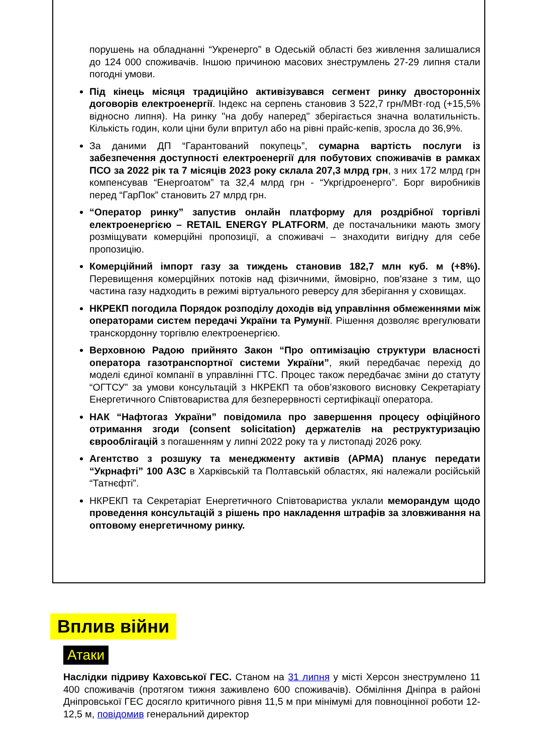порушень на обладнанні “Укренерго” в Одеській області без живлення залишалися до 124 000 споживачів. Іншою причиною масових знеструмлень 27-29 липня стали погодні умови.
Під кінець місяця традиційно активізувався сегмент ринку двосторонніх договорів електроенергії. Індекс на серпень становив 3 522,7 грн/МВт·год (+15,5% відносно липня). На ринку "на добу наперед" зберігається значна волатильність. Кількість годин, коли ціни були впритул або на рівні прайс-кепів, зросла до 36,9%.
За даними ДП “Гарантований покупець”, сумарна вартість послуги із забезпечення доступності електроенергії для побутових споживачів в рамках ПСО за 2022 рік та 7 місяців 2023 року склала 207,3 млрд грн, з них 172 млрд грн компенсував “Енергоатом” та 32,4 млрд грн - “Укргідроенерго”. Борг виробників перед “ГарПок” становить 27 млрд грн.
“Оператор ринку” запустив онлайн платформу для роздрібної торгівлі електроенергією – RETAIL ENERGY PLATFORM, де постачальники мають змогу розміщувати комерційні пропозиції, а споживачі – знаходити вигідну для себе пропозицію.
Комерційний імпорт газу за тиждень становив 182,7 млн куб. м (+8%). Перевищення комерційних потоків над фізичними, ймовірно, пов'язане з тим, що частина газу надходить в режимі віртуального реверсу для зберігання у сховищах.
НКРЕКП погодила Порядок розподілу доходів від управління обмеженнями між операторами систем передачі України та Румунії. Рішення дозволяє врегулювати транскордонну торгівлю електроенергією.
Верховною Радою прийнято Закон “Про оптимізацію структури власності оператора газотранспортної системи України”, який передбачає перехід до моделі єдиної компанії в управлінні ГТС. Процес також передбачає зміни до статуту “ОГТСУ” за умови консультацій з НКРЕКП та обов’язкового висновку Секретаріату Енергетичного Співтовариства для безперервності сертифікації оператора.
НАК “Нафтогаз України” повідомила про завершення процесу офіційного отримання згоди (consent solicitation) держателів на реструктуризацію єврооблігацій з погашенням у липні 2022 року та у листопаді 2026 року.
Агентство з розшуку та менеджменту активів (АРМА) планує передати “Укрнафті” 100 АЗС в Харківській та Полтавській областях, які належали російській “Татнєфті”.
НКРЕКП та Секретаріат Енергетичного Співтовариства уклали меморандум щодо проведення консультацій з рішень про накладення штрафів за зловживання на оптовому енергетичному ринку.
Вплив війни
Атаки
Наслідки підриву Каховської ГЕС. Станом на 31 липня у місті Херсон знеструмлено 11 400 споживачів (протягом тижня заживлено 600 споживачів). Обміління Дніпра в районі Дніпровської ГЕС досягло критичного рівня 11,5 м при мінімумі для повноцінної роботи 12-12,5 м, повідомив генеральний директор